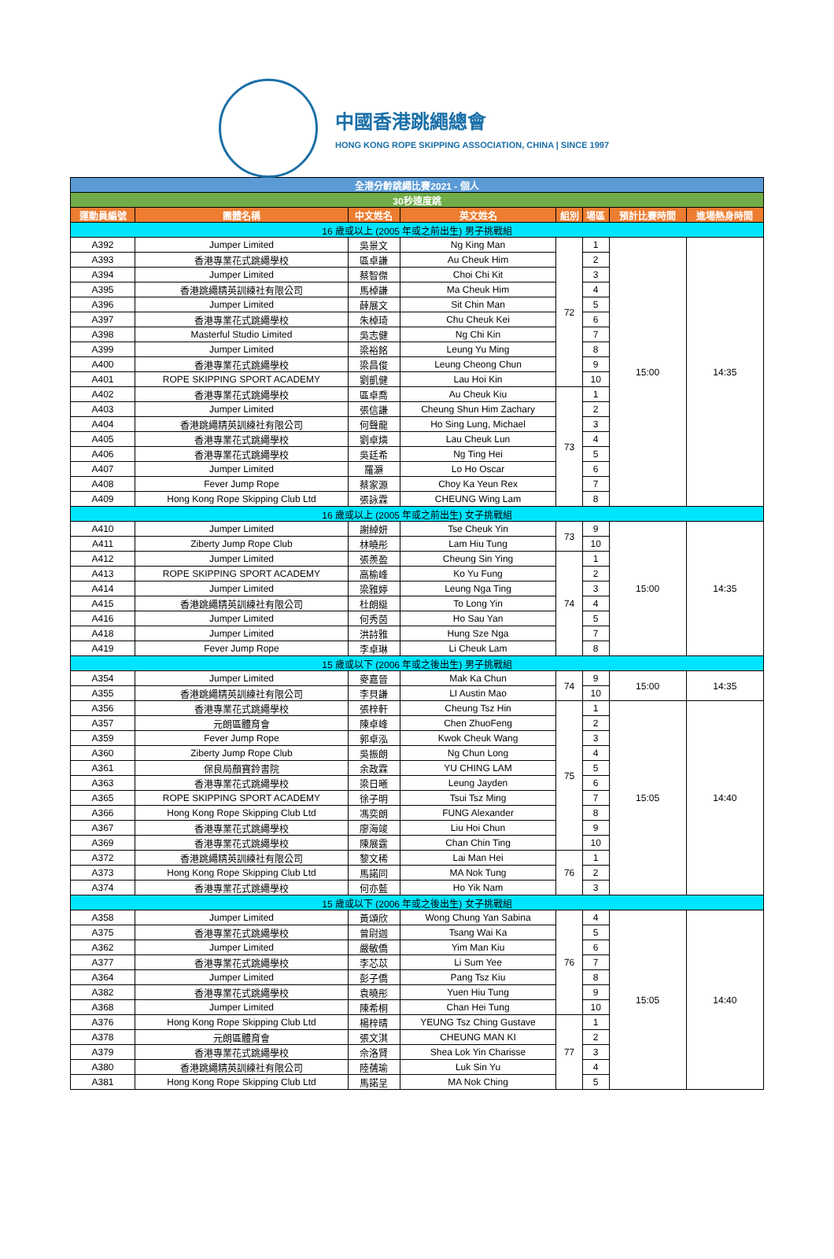中國香港跳繩總會
HONG KONG ROPE SKIPPING ASSOCIATION, CHINA | SINCE 1997
| 全港分齡跳繩比賽2021 - 個人 | | | | | | | |
| 30秒速度跳 | | | | | | | |
| 運動員編號 | 團體名稱 | 中文姓名 | 英文姓名 | 組別 | 場區 | 預計比賽時間 | 進場熱身時間 |
| 16 歲或以上 (2005 年或之前出生) 男子挑戰組 | | | | | | | |
| A392 | Jumper Limited | 吳景文 | Ng King Man | 72 | 1 | 15:00 | 14:35 |
| A393 | 香港專業花式跳繩學校 | 區卓謙 | Au Cheuk Him | | 2 | | |
| A394 | Jumper Limited | 蔡智傑 | Choi Chi Kit | | 3 | | |
| A395 | 香港跳繩精英訓練社有限公司 | 馬棹謙 | Ma Cheuk Him | | 4 | | |
| A396 | Jumper Limited | 薛展文 | Sit Chin Man | | 5 | | |
| A397 | 香港專業花式跳繩學校 | 朱棹琦 | Chu Cheuk Kei | | 6 | | |
| A398 | Masterful Studio Limited | 吳志健 | Ng Chi Kin | | 7 | | |
| A399 | Jumper Limited | 梁裕銘 | Leung Yu Ming | | 8 | | |
| A400 | 香港專業花式跳繩學校 | 梁昌俊 | Leung Cheong Chun | | 9 | | |
| A401 | ROPE SKIPPING SPORT ACADEMY | 劉凱健 | Lau Hoi Kin | | 10 | | |
| A402 | 香港專業花式跳繩學校 | 區卓喬 | Au Cheuk Kiu | 73 | 1 | | |
| A403 | Jumper Limited | 張信謙 | Cheung Shun Him Zachary | | 2 | | |
| A404 | 香港跳繩精英訓練社有限公司 | 何聲龍 | Ho Sing Lung, Michael | | 3 | | |
| A405 | 香港專業花式跳繩學校 | 劉卓燐 | Lau Cheuk Lun | | 4 | | |
| A406 | 香港專業花式跳繩學校 | 吳廷希 | Ng Ting Hei | | 5 | | |
| A407 | Jumper Limited | 羅灝 | Lo Ho Oscar | | 6 | | |
| A408 | Fever Jump Rope | 蔡家源 | Choy Ka Yeun Rex | | 7 | | |
| A409 | Hong Kong Rope Skipping Club Ltd | 張詠霖 | CHEUNG Wing Lam | | 8 | | |
| 16 歲或以上 (2005 年或之前出生) 女子挑戰組 | | | | | | | |
| A410 | Jumper Limited | 謝綽妍 | Tse Cheuk Yin | 73 | 9 | 15:00 | 14:35 |
| A411 | Ziberty Jump Rope Club | 林曉彤 | Lam Hiu Tung | | 10 | | |
| A412 | Jumper Limited | 張羨盈 | Cheung Sin Ying | 74 | 1 | | |
| A413 | ROPE SKIPPING SPORT ACADEMY | 高榆峰 | Ko Yu Fung | | 2 | | |
| A414 | Jumper Limited | 梁雅婷 | Leung Nga Ting | | 3 | | |
| A415 | 香港跳繩精英訓練社有限公司 | 杜朗綖 | To Long Yin | | 4 | | |
| A416 | Jumper Limited | 何秀茵 | Ho Sau Yan | | 5 | | |
| A418 | Jumper Limited | 洪詩雅 | Hung Sze Nga | | 7 | | |
| A419 | Fever Jump Rope | 李卓琳 | Li Cheuk Lam | | 8 | | |
| 15 歲或以下 (2006 年或之後出生) 男子挑戰組 | | | | | | | |
| A354 | Jumper Limited | 麥嘉晉 | Mak Ka Chun | 74 | 9 | 15:00 | 14:35 |
| A355 | 香港跳繩精英訓練社有限公司 | 李貝謙 | LI Austin Mao | | 10 | | |
| A356 | 香港專業花式跳繩學校 | 張梓軒 | Cheung Tsz Hin | 75 | 1 | 15:05 | 14:40 |
| A357 | 元朗區體育會 | 陳卓峰 | Chen ZhuoFeng | | 2 | | |
| A359 | Fever Jump Rope | 郭卓泓 | Kwok Cheuk Wang | | 3 | | |
| A360 | Ziberty Jump Rope Club | 吳振朗 | Ng Chun Long | | 4 | | |
| A361 | 保良局顏寶鈴書院 | 余政霖 | YU CHING LAM | | 5 | | |
| A363 | 香港專業花式跳繩學校 | 梁日曦 | Leung Jayden | | 6 | | |
| A365 | ROPE SKIPPING SPORT ACADEMY | 徐子明 | Tsui Tsz Ming | | 7 | | |
| A366 | Hong Kong Rope Skipping Club Ltd | 馮奕朗 | FUNG Alexander | | 8 | | |
| A367 | 香港專業花式跳繩學校 | 廖海竣 | Liu Hoi Chun | | 9 | | |
| A369 | 香港專業花式跳繩學校 | 陳展霆 | Chan Chin Ting | | 10 | | |
| A372 | 香港跳繩精英訓練社有限公司 | 黎文稀 | Lai Man Hei | 76 | 1 | | |
| A373 | Hong Kong Rope Skipping Club Ltd | 馬諾同 | MA Nok Tung | | 2 | | |
| A374 | 香港專業花式跳繩學校 | 何亦藍 | Ho Yik Nam | | 3 | | |
| 15 歲或以下 (2006 年或之後出生) 女子挑戰組 | | | | | | | |
| A358 | Jumper Limited | 黃頌欣 | Wong Chung Yan Sabina | 76 | 4 | 15:05 | 14:40 |
| A375 | 香港專業花式跳繩學校 | 曾尉迦 | Tsang Wai Ka | | 5 | | |
| A362 | Jumper Limited | 嚴敏僑 | Yim Man Kiu | | 6 | | |
| A377 | 香港專業花式跳繩學校 | 李芯苡 | Li Sum Yee | | 7 | | |
| A364 | Jumper Limited | 彭子僑 | Pang Tsz Kiu | | 8 | | |
| A382 | 香港專業花式跳繩學校 | 袁曉彤 | Yuen Hiu Tung | | 9 | | |
| A368 | Jumper Limited | 陳希桐 | Chan Hei Tung | | 10 | | |
| A376 | Hong Kong Rope Skipping Club Ltd | 楊梓晴 | YEUNG Tsz Ching Gustave | 77 | 1 | | |
| A378 | 元朗區體育會 | 張文淇 | CHEUNG MAN KI | | 2 | | |
| A379 | 香港專業花式跳繩學校 | 佘洛賢 | Shea Lok Yin Charisse | | 3 | | |
| A380 | 香港跳繩精英訓練社有限公司 | 陸蒨瑜 | Luk Sin Yu | | 4 | | |
| A381 | Hong Kong Rope Skipping Club Ltd | 馬諾呈 | MA Nok Ching | | 5 | | |